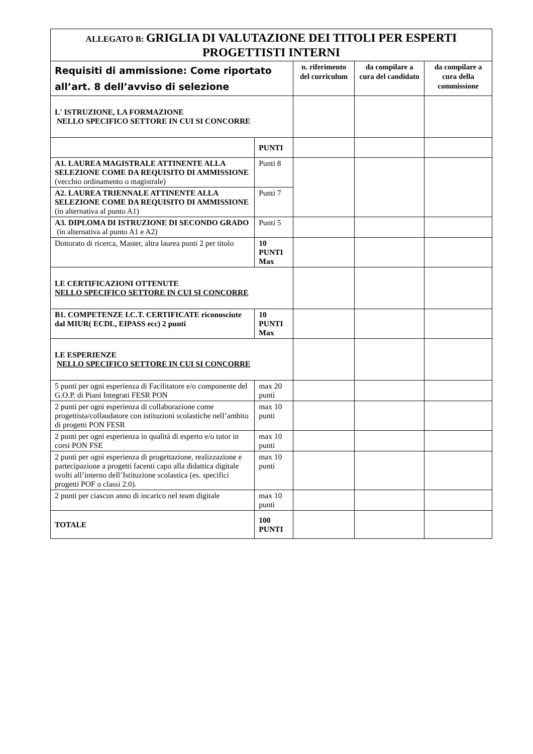| ALLEGATO B: GRIGLIA DI VALUTAZIONE DEI TITOLI PER ESPERTI PROGETTISTI INTERNI | | | | |
| Requisiti di ammissione: Come riportato all’art. 8 dell’avviso di selezione | | n. riferimento del curriculum | da compilare a cura del candidato | da compilare a cura della commissione |
| L' ISTRUZIONE, LA FORMAZIONE NELLO SPECIFICO SETTORE IN CUI SI CONCORRE | | | | |
| | PUNTI | | | |
| A1. LAUREA MAGISTRALE ATTINENTE ALLA SELEZIONE COME DA REQUISITO DI AMMISSIONE (vecchio ordinamento o magistrale) | Punti 8 | | | |
| A2. LAUREA TRIENNALE ATTINENTE ALLA SELEZIONE COME DA REQUISITO DI AMMISSIONE (in alternativa al punto A1) | Punti 7 | | | |
| A3. DIPLOMA DI ISTRUZIONE DI SECONDO GRADO (in alternativa al punto A1 e A2) | Punti 5 | | | |
| Dottorato di ricerca, Master, altra laurea punti 2 per titolo | 10 PUNTI Max | | | |
| LE CERTIFICAZIONI OTTENUTE NELLO SPECIFICO SETTORE IN CUI SI CONCORRE | | | | |
| B1. COMPETENZE I.C.T. CERTIFICATE riconosciute dal MIUR( ECDL, EIPASS ecc) 2 punti | 10 PUNTI Max | | | |
| LE ESPERIENZE NELLO SPECIFICO SETTORE IN CUI SI CONCORRE | | | | |
| 5 punti per ogni esperienza di Facilitatore e/o componente del G.O.P. di Piani Integrati FESR PON | max 20 punti | | | |
| 2 punti per ogni esperienza di collaborazione come progettista/collaudatore con istituzioni scolastiche nell’ambito di progetti PON FESR | max 10 punti | | | |
| 2 punti per ogni esperienza in qualità di esperto e/o tutor in corsi PON FSE | max 10 punti | | | |
| 2 punti per ogni esperienza di progettazione, realizzazione e partecipazione a progetti facenti capo alla didattica digitale svolti all’interno dell’Istituzione scolastica (es. specifici progetti POF o classi 2.0). | max 10 punti | | | |
| 2 punti per ciascun anno di incarico nel team digitale | max 10 punti | | | |
| TOTALE | 100 PUNTI | | | |